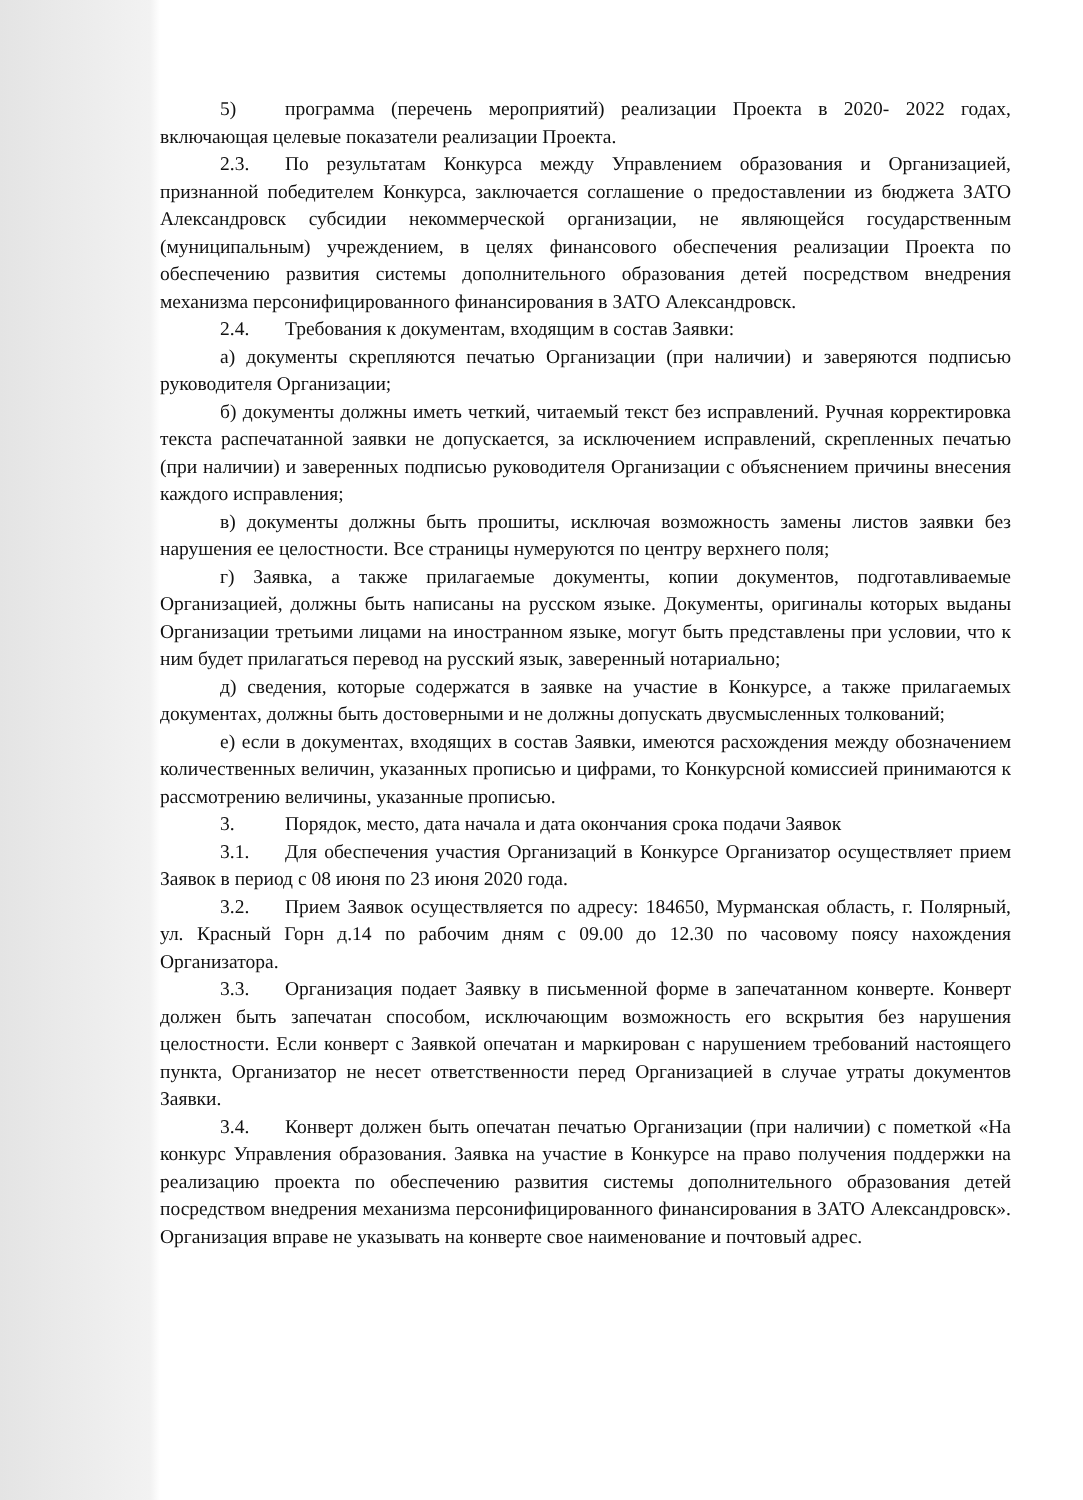5) программа (перечень мероприятий) реализации Проекта в 2020- 2022 годах, включающая целевые показатели реализации Проекта.
2.3. По результатам Конкурса между Управлением образования и Организацией, признанной победителем Конкурса, заключается соглашение о предоставлении из бюджета ЗАТО Александровск субсидии некоммерческой организации, не являющейся государственным (муниципальным) учреждением, в целях финансового обеспечения реализации Проекта по обеспечению развития системы дополнительного образования детей посредством внедрения механизма персонифицированного финансирования в ЗАТО Александровск.
2.4. Требования к документам, входящим в состав Заявки:
а) документы скрепляются печатью Организации (при наличии) и заверяются подписью руководителя Организации;
б) документы должны иметь четкий, читаемый текст без исправлений. Ручная корректировка текста распечатанной заявки не допускается, за исключением исправлений, скрепленных печатью (при наличии) и заверенных подписью руководителя Организации с объяснением причины внесения каждого исправления;
в) документы должны быть прошиты, исключая возможность замены листов заявки без нарушения ее целостности. Все страницы нумеруются по центру верхнего поля;
г) Заявка, а также прилагаемые документы, копии документов, подготавливаемые Организацией, должны быть написаны на русском языке. Документы, оригиналы которых выданы Организации третьими лицами на иностранном языке, могут быть представлены при условии, что к ним будет прилагаться перевод на русский язык, заверенный нотариально;
д) сведения, которые содержатся в заявке на участие в Конкурсе, а также прилагаемых документах, должны быть достоверными и не должны допускать двусмысленных толкований;
е) если в документах, входящих в состав Заявки, имеются расхождения между обозначением количественных величин, указанных прописью и цифрами, то Конкурсной комиссией принимаются к рассмотрению величины, указанные прописью.
3. Порядок, место, дата начала и дата окончания срока подачи Заявок
3.1. Для обеспечения участия Организаций в Конкурсе Организатор осуществляет прием Заявок в период с 08 июня по 23 июня 2020 года.
3.2. Прием Заявок осуществляется по адресу: 184650, Мурманская область, г. Полярный, ул. Красный Горн д.14 по рабочим дням с 09.00 до 12.30 по часовому поясу нахождения Организатора.
3.3. Организация подает Заявку в письменной форме в запечатанном конверте. Конверт должен быть запечатан способом, исключающим возможность его вскрытия без нарушения целостности. Если конверт с Заявкой опечатан и маркирован с нарушением требований настоящего пункта, Организатор не несет ответственности перед Организацией в случае утраты документов Заявки.
3.4. Конверт должен быть опечатан печатью Организации (при наличии) с пометкой «На конкурс Управления образования. Заявка на участие в Конкурсе на право получения поддержки на реализацию проекта по обеспечению развития системы дополнительного образования детей посредством внедрения механизма персонифицированного финансирования в ЗАТО Александровск». Организация вправе не указывать на конверте свое наименование и почтовый адрес.